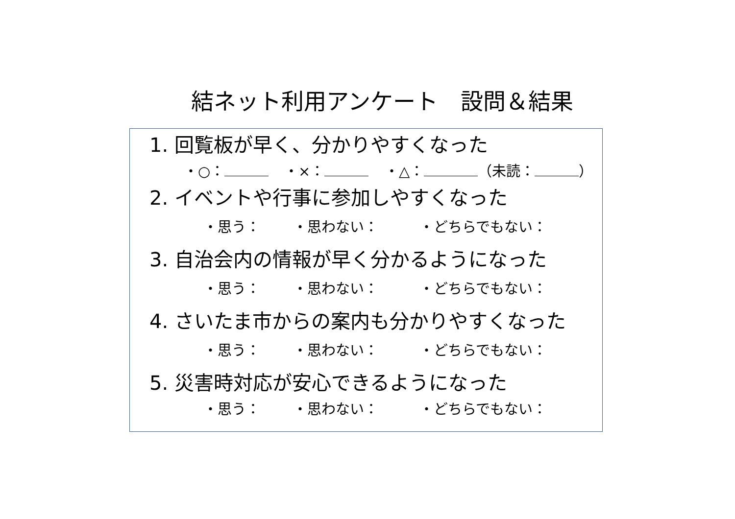結ネット利用アンケート　設問＆結果
1. 回覧板が早く、分かりやすくなった
・○： ・×： ・△： （未読： ）
2. イベントや行事に参加しやすくなった
・思う： ・思わない： ・どちらでもない：
3. 自治会内の情報が早く分かるようになった
・思う： ・思わない： ・どちらでもない：
4. さいたま市からの案内も分かりやすくなった
・思う： ・思わない： ・どちらでもない：
5. 災害時対応が安心できるようになった
・思う： ・思わない： ・どちらでもない：